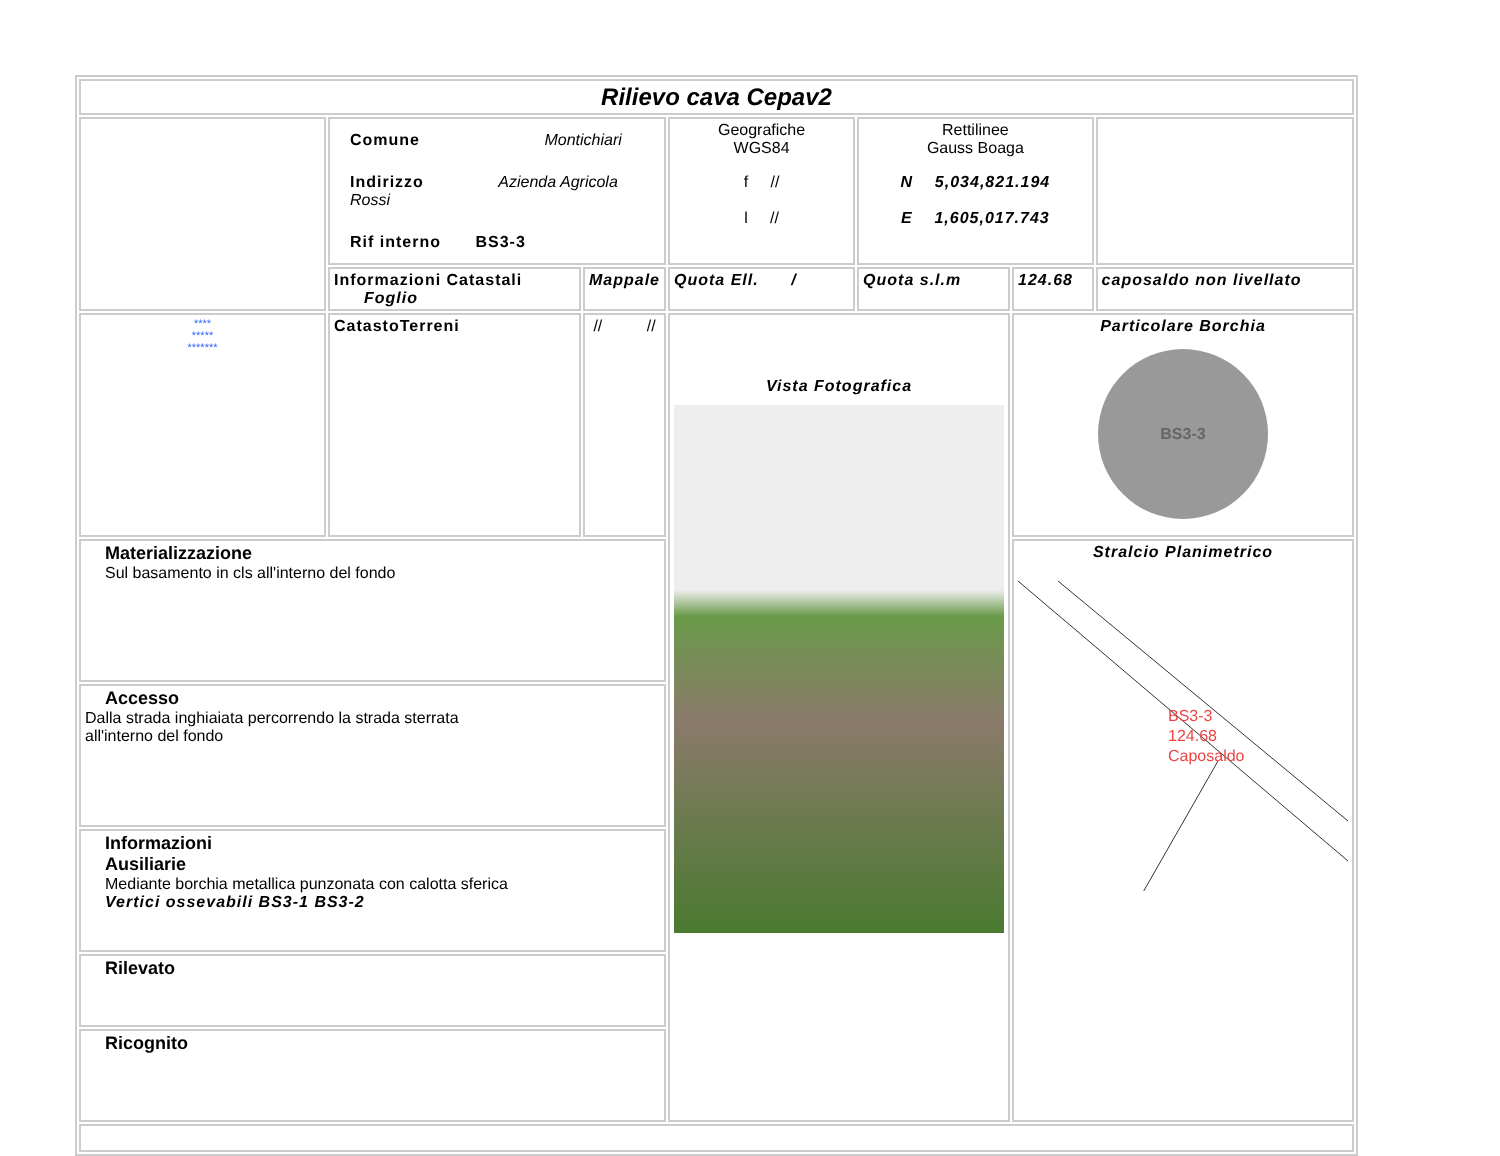| Rilievo cava Cepav2 | | | | | | |
| | Comune Montichiari Indirizzo Azienda Agricola Rossi Rif interno BS3-3 | | Geografiche WGS84 f // l // | Rettilinee Gauss Boaga N 5,034,821.194 E 1,605,017.743 | | |
| | Informazioni Catastali Foglio | Mappale | Quota Ell. / | Quota s.l.m | 124.68 | caposaldo non livellato |
| **** ***** ******* | CatastoTerreni | // // | Vista Fotografica | | Particolare Borchia BS3-3 | |
| Materializzazione Sul basamento in cls all'interno del fondo | | | | | Stralcio Planimetrico BS3-3 124.68 Caposaldo | |
| Accesso Dalla strada inghiaiata percorrendo la strada sterrata all'interno del fondo | | | | | | |
| Informazioni Ausiliarie Mediante borchia metallica punzonata con calotta sferica Vertici ossevabili BS3-1 BS3-2 | | | | | | |
| Rilevato | | | | | | |
| Ricognito | | | | | | |